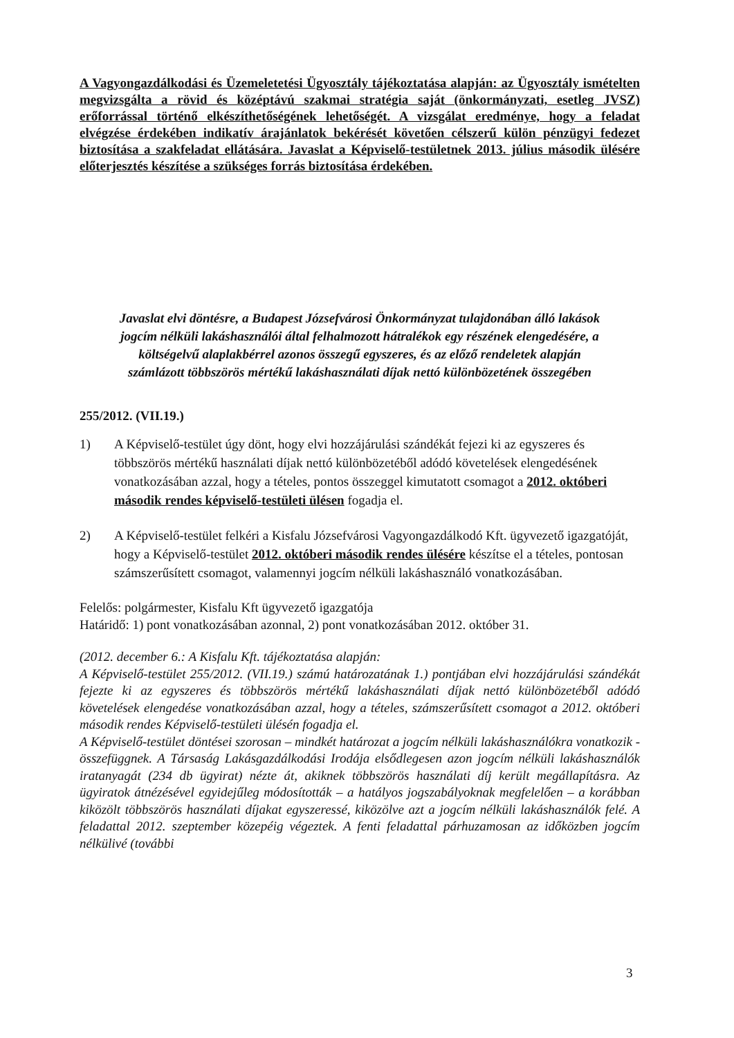A Vagyongazdálkodási és Üzemeletetési Ügyosztály tájékoztatása alapján: az Ügyosztály ismételten megvizsgálta a rövid és középtávú szakmai stratégia saját (önkormányzati, esetleg JVSZ) erőforrással történő elkészíthetőségének lehetőségét. A vizsgálat eredménye, hogy a feladat elvégzése érdekében indikatív árajánlatok bekérését követően célszerű külön pénzügyi fedezet biztosítása a szakfeladat ellátására. Javaslat a Képviselő-testületnek 2013. július második ülésére előterjesztés készítése a szükséges forrás biztosítása érdekében.
Javaslat elvi döntésre, a Budapest Józsefvárosi Önkormányzat tulajdonában álló lakások jogcím nélküli lakáshasználói által felhalmozott hátralékok egy részének elengedésére, a költségelvű alaplakbérrel azonos összegű egyszeres, és az előző rendeletek alapján számlázott többszörös mértékű lakáshasználati díjak nettó különbözetének összegében
255/2012. (VII.19.)
1) A Képviselő-testület úgy dönt, hogy elvi hozzájárulási szándékát fejezi ki az egyszeres és többszörös mértékű használati díjak nettó különbözetéből adódó követelések elengedésének vonatkozásában azzal, hogy a tételes, pontos összeggel kimutatott csomagot a 2012. októberi második rendes képviselő-testületi ülésen fogadja el.
2) A Képviselő-testület felkéri a Kisfalu Józsefvárosi Vagyongazdálkodó Kft. ügyvezető igazgatóját, hogy a Képviselő-testület 2012. októberi második rendes ülésére készítse el a tételes, pontosan számszerűsített csomagot, valamennyi jogcím nélküli lakáshasználó vonatkozásában.
Felelős: polgármester, Kisfalu Kft ügyvezető igazgatója
Határidő: 1) pont vonatkozásában azonnal, 2) pont vonatkozásában 2012. október 31.
(2012. december 6.: A Kisfalu Kft. tájékoztatása alapján:
A Képviselő-testület 255/2012. (VII.19.) számú határozatának 1.) pontjában elvi hozzájárulási szándékát fejezte ki az egyszeres és többszörös mértékű lakáshasználati díjak nettó különbözetéből adódó követelések elengedése vonatkozásában azzal, hogy a tételes, számszerűsített csomagot a 2012. októberi második rendes Képviselő-testületi ülésén fogadja el.
A Képviselő-testület döntései szorosan – mindkét határozat a jogcím nélküli lakáshasználókra vonatkozik - összefüggnek. A Társaság Lakásgazdálkodási Irodája elsődlegesen azon jogcím nélküli lakáshasználók iratanyagát (234 db ügyirat) nézte át, akiknek többszörös használati díj került megállapításra. Az ügyiratok átnézésével egyidejűleg módosították – a hatályos jogszabályoknak megfelelően – a korábban kiközölt többszörös használati díjakat egyszeressé, kiközölve azt a jogcím nélküli lakáshasználók felé. A feladattal 2012. szeptember közepéig végeztek. A fenti feladattal párhuzamosan az időközben jogcím nélkülivé (további
3